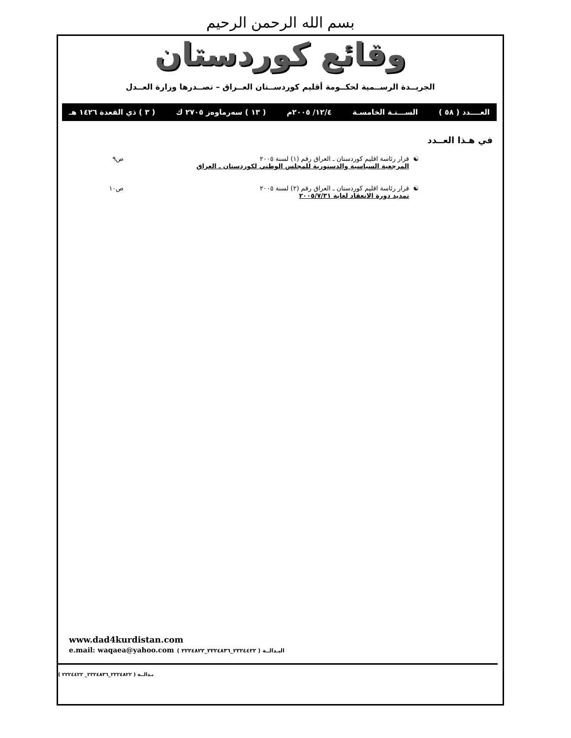بسم الله الرحمن الرحيم
وقائع كوردستان
الجريــدة الرســمية لحكــومة أقليم كوردســتان العــراق – تصــدرها وزارة العــدل
العــــدد ( ٥٨ ) الســـنـة الخامسـة ١٢/٤/ ٢٠٠٥م ( ١٣ ) سەرماوەز ٢٧٠٥ ك ( ٣ ) ذي القعدة ١٤٢٦ هـ
في هـذا العــدد
☯ قرار رئاسة اقليم كوردستان ـ العراق رقم (١) لسنة ٢٠٠٥
المرجعية السياسية والدستورية للمجلس الوطني لكوردستان ـ العراق
ص٩
☯ قرار رئاسة اقليم كوردستان ـ العراق رقم (٢) لسنة ٢٠٠٥
تمديد دورة الانعقاد لغاية ٢٠٠٥/٧/٣١
ص١٠
www.dad4kurdistan.com
e.mail: waqaea@yahoo.com البـدالــة ( ٢٢٢٤٤٢٢_٢٢٢٤٨٣٦_٢٢٢٤٨٢٢ )
بـدالــة ( ٢٢٢٤٨٢٢_٢٢٢٤٨٣٦_ ٢٢٢٤٤٢٢ )